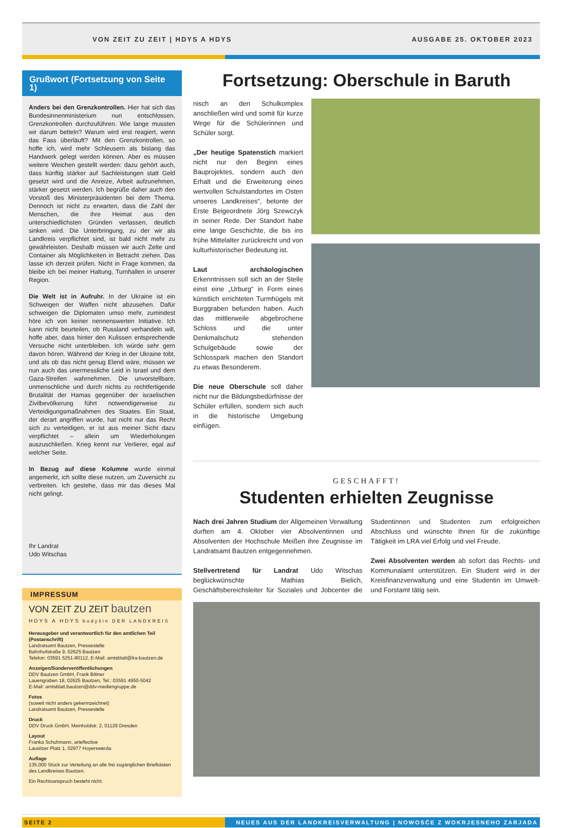VON ZEIT ZU ZEIT | HDYS A HDYS AUSGABE 25. OKTOBER 2023
Grußwort (Fortsetzung von Seite 1)
Anders bei den Grenzkontrollen. Hier hat sich das Bundesinnenministerium nun entschlossen, Grenzkontrollen durchzuführen. Wie lange mussten wir darum betteln? Warum wird erst reagiert, wenn das Fass überläuft? Mit den Grenzkontrollen, so hoffe ich, wird mehr Schleusern als bislang das Handwerk gelegt werden können. Aber es müssen weitere Weichen gestellt werden: dazu gehört auch, dass künftig stärker auf Sachleistungen statt Geld gesetzt wird und die Anreize, Arbeit aufzunehmen, stärker gesetzt werden. Ich begrüße daher auch den Vorstoß des Ministerpräsidenten bei dem Thema. Dennoch ist nicht zu erwarten, dass die Zahl der Menschen, die ihre Heimat aus den unterschiedlichsten Gründen verlassen, deutlich sinken wird. Die Unterbringung, zu der wir als Landkreis verpflichtet sind, ist bald nicht mehr zu gewährleisten. Deshalb müssen wir auch Zelte und Container als Möglichkeiten in Betracht ziehen. Das lasse ich derzeit prüfen. Nicht in Frage kommen, da bleibe ich bei meiner Haltung, Turnhallen in unserer Region.
Die Welt ist in Aufruhr. In der Ukraine ist ein Schweigen der Waffen nicht abzusehen. Dafür schweigen die Diplomaten umso mehr, zumindest höre ich von keiner nennenswerten Initiative. Ich kann nicht beurteilen, ob Russland verhandeln will, hoffe aber, dass hinter den Kulissen entsprechende Versuche nicht unterbleiben. Ich würde sehr gern davon hören. Während der Krieg in der Ukraine tobt, und als ob das nicht genug Elend wäre, müssen wir nun auch das unermessliche Leid in Israel und dem Gaza-Streifen wahrnehmen. Die unvorstellbare, unmenschliche und durch nichts zu rechtfertigende Brutalität der Hamas gegenüber der israelischen Zivilbevölkerung führt notwendigerweise zu Verteidigungsmaßnahmen des Staates. Ein Staat, der derart angriffen wurde, hat nicht nur das Recht sich zu verteidigen, er ist aus meiner Sicht dazu verpflichtet – allein um Wiederholungen auszuschließen. Krieg kennt nur Verlierer, egal auf welcher Seite.
In Bezug auf diese Kolumne wurde einmal angemerkt, ich sollte diese nutzen, um Zuversicht zu verbreiten. Ich gestehe, dass mir das dieses Mal nicht gelingt.
Ihr Landrat
Udo Witschas
IMPRESSUM
VON ZEIT ZU ZEIT bautzen
HDYS A HDYS budyšin DER LANDKREIS
Herausgeber und verantwortlich für den amtlichen Teil (Postanschrift)
Landratsamt Bautzen, Pressestelle
Bahnhofstraße 9, 02625 Bautzen
Telefon: 03591 5251-80112, E-Mail: amtsblatt@lra-bautzen.de
Anzeigen/Sonderveröffentlichungen
DDV Bautzen GmbH, Frank Bittner
Lauengraben 18, 02625 Bautzen, Tel.: 03591 4950-5042
E-Mail: amtsblatt.bautzen@ddv-mediengruppe.de
Fotos
(soweit nicht anders gekennzeichnet)
Landratsamt Bautzen, Pressestelle
Druck
DDV Druck GmbH, Meinholdstr. 2, 01129 Dresden
Layout
Franka Schuhmann, arteffective
Lausitzer Platz 1, 02977 Hoyerswerda
Auflage
135.000 Stück zur Verteilung an alle frei zugänglichen Briefkästen des Landkreises Bautzen.
Ein Rechtsanspruch besteht nicht.
Fortsetzung: Oberschule in Baruth
nisch an den Schulkomplex anschließen wird und somit für kurze Wege für die Schülerinnen und Schüler sorgt.
„Der heutige Spatenstich markiert nicht nur den Beginn eines Bauprojektes, sondern auch den Erhalt und die Erweiterung eines wertvollen Schulstandortes im Osten unseres Landkreises“, betonte der Erste Beigeordnete Jörg Szewczyk in seiner Rede. Der Standort habe eine lange Geschichte, die bis ins frühe Mittelalter zurückreicht und von kulturhistorischer Bedeutung ist.
Laut archäologischen Erkenntnissen soll sich an der Stelle einst eine „Urburg“ in Form eines künstlich errichteten Turmhügels mit Burggraben befunden haben. Auch das mittlerweile abgebrochene Schloss und die unter Denkmalschutz stehenden Schulgebäude sowie der Schlosspark machen den Standort zu etwas Besonderem.
Die neue Oberschule soll daher nicht nur die Bildungsbedürfnisse der Schüler erfüllen, sondern sich auch in die historische Umgebung einfügen.
GESCHAFFT!
Studenten erhielten Zeugnisse
Nach drei Jahren Studium der Allgemeinen Verwaltung durften am 4. Oktober vier Absolventinnen und Absolventen der Hochschule Meißen ihre Zeugnisse im Landratsamt Bautzen entgegennehmen.
Stellvertretend für Landrat Udo Witschas beglückwünschte Mathias Bielich, Geschäftsbereichsleiter für Soziales und Jobcenter die Studentinnen und Studenten zum erfolgreichen Abschluss und wünschte Ihnen für die zukünftige Tätigkeit im LRA viel Erfolg und viel Freude.
Zwei Absolventen werden ab sofort das Rechts- und Kommunalamt unterstützen. Ein Student wird in der Kreisfinanzverwaltung und eine Studentin im Umwelt- und Forstamt tätig sein.
SEITE 2
NEUES AUS DER LANDKREISVERWALTUNG | NOWOSĆE Z WOKRJESNEHO ZARJADA